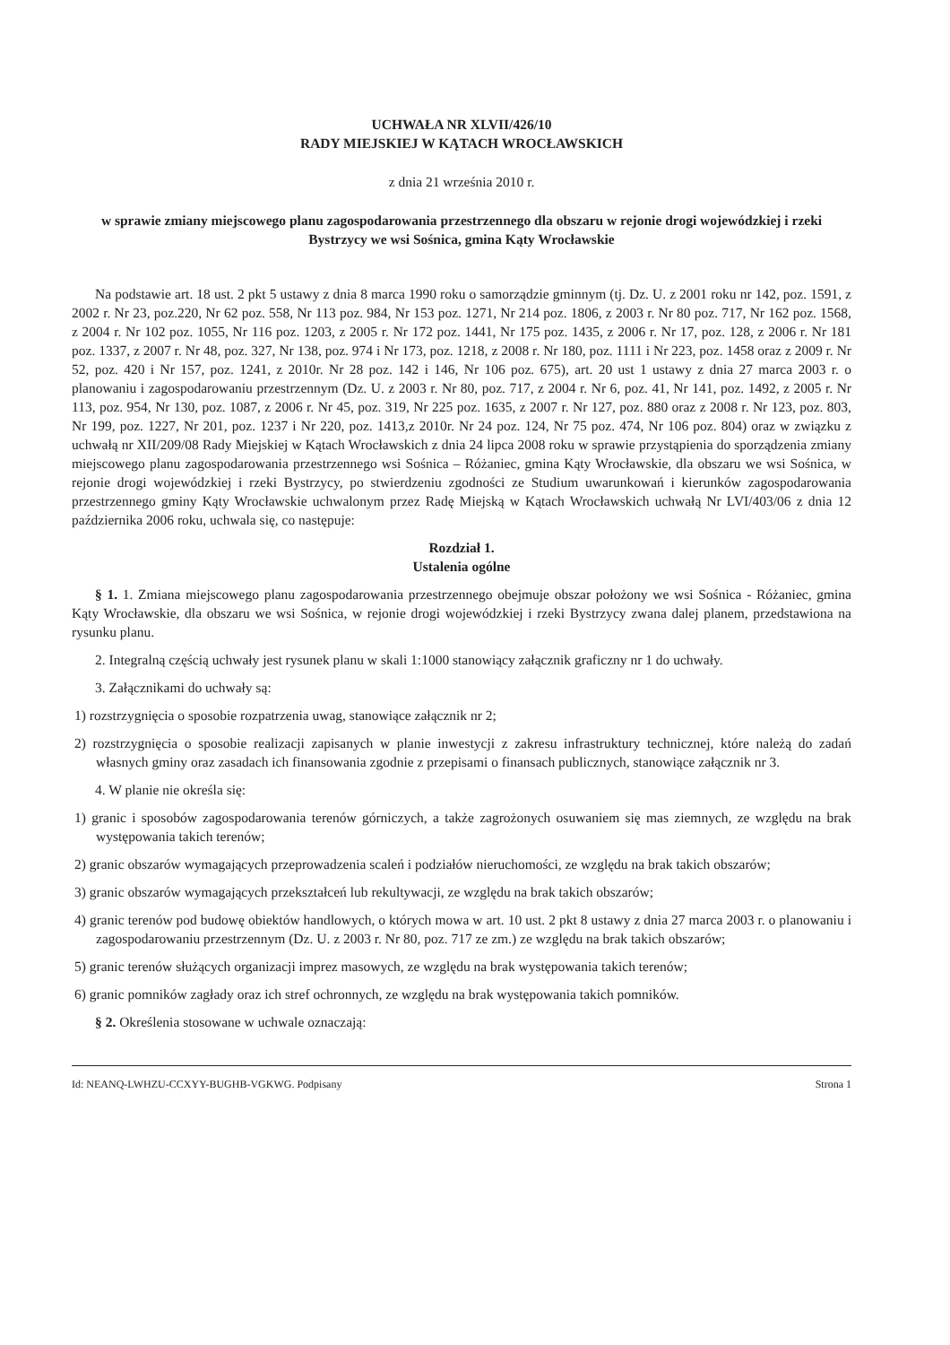UCHWAŁA NR XLVII/426/10
RADY MIEJSKIEJ W KĄTACH WROCŁAWSKICH
z dnia 21 września 2010 r.
w sprawie zmiany miejscowego planu zagospodarowania przestrzennego dla obszaru w rejonie drogi wojewódzkiej i rzeki Bystrzycy we wsi Sośnica, gmina Kąty Wrocławskie
Na podstawie art. 18 ust. 2 pkt 5 ustawy z dnia 8 marca 1990 roku o samorządzie gminnym (tj. Dz. U. z 2001 roku nr 142, poz. 1591, z 2002 r. Nr 23, poz.220, Nr 62 poz. 558, Nr 113 poz. 984, Nr 153 poz. 1271, Nr 214 poz. 1806, z 2003 r. Nr 80 poz. 717, Nr 162 poz. 1568, z 2004 r. Nr 102 poz. 1055, Nr 116 poz. 1203, z 2005 r. Nr 172 poz. 1441, Nr 175 poz. 1435, z 2006 r. Nr 17, poz. 128, z 2006 r. Nr 181 poz. 1337, z 2007 r. Nr 48, poz. 327, Nr 138, poz. 974 i Nr 173, poz. 1218, z 2008 r. Nr 180, poz. 1111 i Nr 223, poz. 1458 oraz z 2009 r. Nr 52, poz. 420 i Nr 157, poz. 1241, z 2010r. Nr 28 poz. 142 i 146, Nr 106 poz. 675), art. 20 ust 1 ustawy z dnia 27 marca 2003 r. o planowaniu i zagospodarowaniu przestrzennym (Dz. U. z 2003 r. Nr 80, poz. 717, z 2004 r. Nr 6, poz. 41, Nr 141, poz. 1492, z 2005 r. Nr 113, poz. 954, Nr 130, poz. 1087, z 2006 r. Nr 45, poz. 319, Nr 225 poz. 1635, z 2007 r. Nr 127, poz. 880 oraz z 2008 r. Nr 123, poz. 803, Nr 199, poz. 1227, Nr 201, poz. 1237 i Nr 220, poz. 1413,z 2010r. Nr 24 poz. 124, Nr 75 poz. 474, Nr 106 poz. 804) oraz w związku z uchwałą nr XII/209/08 Rady Miejskiej w Kątach Wrocławskich z dnia 24 lipca 2008 roku w sprawie przystąpienia do sporządzenia zmiany miejscowego planu zagospodarowania przestrzennego wsi Sośnica – Różaniec, gmina Kąty Wrocławskie, dla obszaru we wsi Sośnica, w rejonie drogi wojewódzkiej i rzeki Bystrzycy, po stwierdzeniu zgodności ze Studium uwarunkowań i kierunków zagospodarowania przestrzennego gminy Kąty Wrocławskie uchwalonym przez Radę Miejską w Kątach Wrocławskich uchwałą Nr LVI/403/06 z dnia 12 października 2006 roku, uchwala się, co następuje:
Rozdział 1.
Ustalenia ogólne
§ 1. 1. Zmiana miejscowego planu zagospodarowania przestrzennego obejmuje obszar położony we wsi Sośnica - Różaniec, gmina Kąty Wrocławskie, dla obszaru we wsi Sośnica, w rejonie drogi wojewódzkiej i rzeki Bystrzycy zwana dalej planem, przedstawiona na rysunku planu.
2. Integralną częścią uchwały jest rysunek planu w skali 1:1000 stanowiący załącznik graficzny nr 1 do uchwały.
3. Załącznikami do uchwały są:
1) rozstrzygnięcia o sposobie rozpatrzenia uwag, stanowiące załącznik nr 2;
2) rozstrzygnięcia o sposobie realizacji zapisanych w planie inwestycji z zakresu infrastruktury technicznej, które należą do zadań własnych gminy oraz zasadach ich finansowania zgodnie z przepisami o finansach publicznych, stanowiące załącznik nr 3.
4. W planie nie określa się:
1) granic i sposobów zagospodarowania terenów górniczych, a także zagrożonych osuwaniem się mas ziemnych, ze względu na brak występowania takich terenów;
2) granic obszarów wymagających przeprowadzenia scaleń i podziałów nieruchomości, ze względu na brak takich obszarów;
3) granic obszarów wymagających przekształceń lub rekultywacji, ze względu na brak takich obszarów;
4) granic terenów pod budowę obiektów handlowych, o których mowa w art. 10 ust. 2 pkt 8 ustawy z dnia 27 marca 2003 r. o planowaniu i zagospodarowaniu przestrzennym (Dz. U. z 2003 r. Nr 80, poz. 717 ze zm.) ze względu na brak takich obszarów;
5) granic terenów służących organizacji imprez masowych, ze względu na brak występowania takich terenów;
6) granic pomników zagłady oraz ich stref ochronnych, ze względu na brak występowania takich pomników.
§ 2. Określenia stosowane w uchwale oznaczają:
Id: NEANQ-LWHZU-CCXYY-BUGHB-VGKWG. Podpisany Strona 1